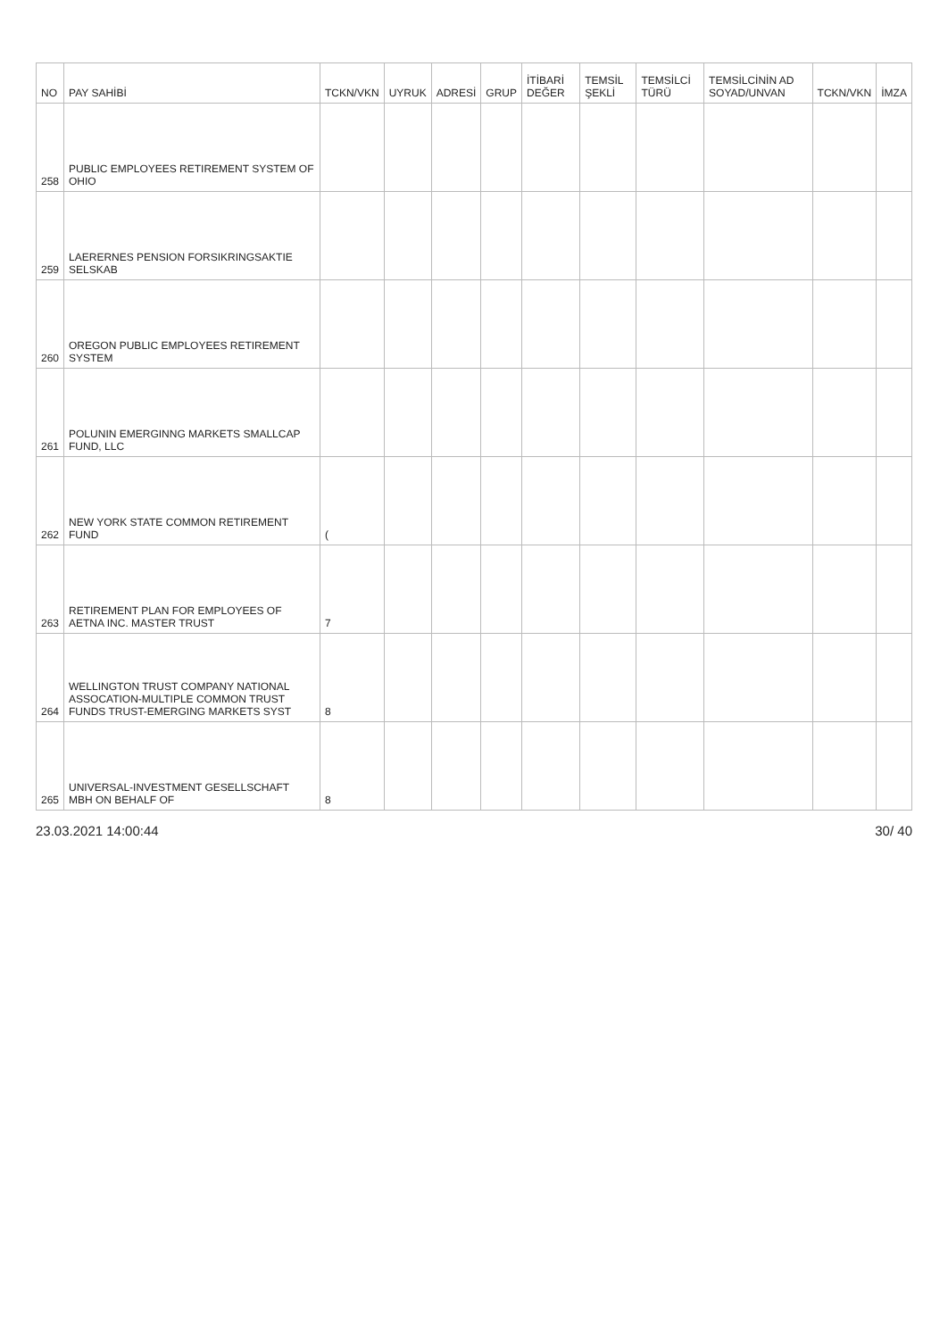| NO | PAY SAHİBİ | TCKN/VKN | UYRUK | ADRESİ | GRUP | İTİBARİ DEĞER | TEMSİL ŞEKLİ | TEMSİLCİ TÜRÜ | TEMSİLCİNİN AD SOYAD/UNVAN | TCKN/VKN | İMZA |
| --- | --- | --- | --- | --- | --- | --- | --- | --- | --- | --- | --- |
| 258 | PUBLIC EMPLOYEES RETIREMENT SYSTEM OF OHIO | | | | | | | | | | |
| 259 | LAERERNES PENSION FORSIKRINGSAKTIE SELSKAB | | | | | | | | | | |
| 260 | OREGON PUBLIC EMPLOYEES RETIREMENT SYSTEM | | | | | | | | | | |
| 261 | POLUNIN EMERGINNG MARKETS SMALLCAP FUND, LLC | | | | | | | | | | |
| 262 | NEW YORK STATE COMMON RETIREMENT FUND | ( | | | | | | | | | |
| 263 | RETIREMENT PLAN FOR EMPLOYEES OF AETNA INC. MASTER TRUST | 7 | | | | | | | | | |
| 264 | WELLINGTON TRUST COMPANY NATIONAL ASSOCATION-MULTIPLE COMMON TRUST FUNDS TRUST-EMERGING MARKETS SYST | 8 | | | | | | | | | |
| 265 | UNIVERSAL-INVESTMENT GESELLSCHAFT MBH ON BEHALF OF | 8 | | | | | | | | | |
23.03.2021 14:00:44 30/ 40